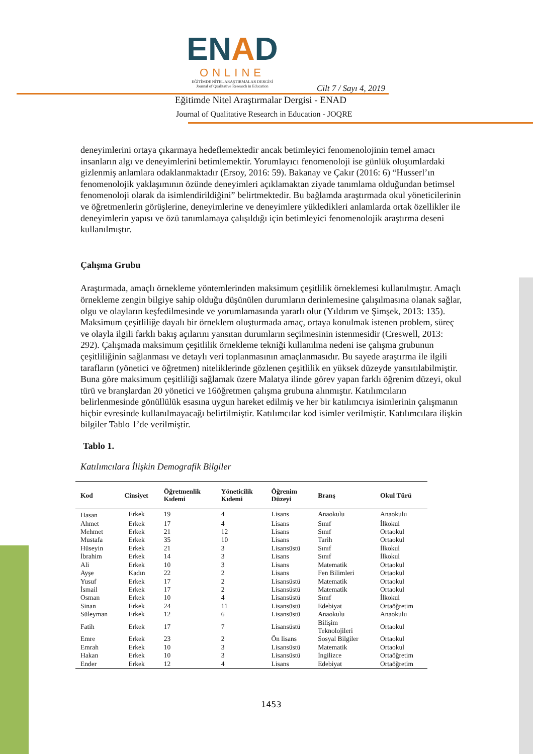ENAD
ONLINE
EĞİTİMDE NİTEL ARAŞTIRMALAR DERGİSİ
Journal of Qualitative Research in Education
Cilt 7 / Sayı 4, 2019
Eğitimde Nitel Araştırmalar Dergisi - ENAD
Journal of Qualitative Research in Education - JOQRE
deneyimlerini ortaya çıkarmaya hedeflemektedir ancak betimleyici fenomenolojinin temel amacı insanların algı ve deneyimlerini betimlemektir. Yorumlayıcı fenomenoloji ise günlük oluşumlardaki gizlenmiş anlamlara odaklanmaktadır (Ersoy, 2016: 59). Bakanay ve Çakır (2016: 6) “Husserl’ın fenomenolojik yaklaşımının özünde deneyimleri açıklamaktan ziyade tanımlama olduğundan betimsel fenomenoloji olarak da isimlendirildiğini” belirtmektedir. Bu bağlamda araştırmada okul yöneticilerinin ve öğretmenlerin görüşlerine, deneyimlerine ve deneyimlere yükledikleri anlamlarda ortak özellikler ile deneyimlerin yapısı ve özü tanımlamaya çalışıldığı için betimleyici fenomenolojik araştırma deseni kullanılmıştır.
Çalışma Grubu
Araştırmada, amaçlı örnekleme yöntemlerinden maksimum çeşitlilik örneklemesi kullanılmıştır. Amaçlı örnekleme zengin bilgiye sahip olduğu düşünülen durumların derinlemesine çalışılmasına olanak sağlar, olgu ve olayların keşfedilmesinde ve yorumlamasında yararlı olur (Yıldırım ve Şimşek, 2013: 135). Maksimum çeşitliliğe dayalı bir örneklem oluşturmada amaç, ortaya konulmak istenen problem, süreç ve olayla ilgili farklı bakış açılarını yansıtan durumların seçilmesinin istenmesidir (Creswell, 2013: 292). Çalışmada maksimum çeşitlilik örnekleme tekniği kullanılma nedeni ise çalışma grubunun çeşitliliğinin sağlanması ve detaylı veri toplanmasının amaçlanmasıdır. Bu sayede araştırma ile ilgili tarafların (yönetici ve öğretmen) niteliklerinde gözlenen çeşitlilik en yüksek düzeyde yansıtılabilmiştir. Buna göre maksimum çeşitliliği sağlamak üzere Malatya ilinde görev yapan farklı öğrenim düzeyi, okul türü ve branşlardan 20 yönetici ve 16öğretmen çalışma grubuna alınmıştır. Katılımcıların belirlenmesinde gönüllülük esasına uygun hareket edilmiş ve her bir katılımcıya isimlerinin çalışmanın hiçbir evresinde kullanılmayacağı belirtilmiştir. Katılımcılar kod isimler verilmiştir. Katılımcılara ilişkin bilgiler Tablo 1’de verilmiştir.
Tablo 1.
Katılımcılara İlişkin Demografik Bilgiler
| Kod | Cinsiyet | Öğretmenlik Kıdemi | Yöneticilik Kıdemi | Öğrenim Düzeyi | Branş | Okul Türü |
| --- | --- | --- | --- | --- | --- | --- |
| Hasan | Erkek | 19 | 4 | Lisans | Anaokulu | Anaokulu |
| Ahmet | Erkek | 17 | 4 | Lisans | Sınıf | İlkokul |
| Mehmet | Erkek | 21 | 12 | Lisans | Sınıf | Ortaokul |
| Mustafa | Erkek | 35 | 10 | Lisans | Tarih | Ortaokul |
| Hüseyin | Erkek | 21 | 3 | Lisansüstü | Sınıf | İlkokul |
| İbrahim | Erkek | 14 | 3 | Lisans | Sınıf | İlkokul |
| Ali | Erkek | 10 | 3 | Lisans | Matematik | Ortaokul |
| Ayşe | Kadın | 22 | 2 | Lisans | Fen Bilimleri | Ortaokul |
| Yusuf | Erkek | 17 | 2 | Lisansüstü | Matematik | Ortaokul |
| İsmail | Erkek | 17 | 2 | Lisansüstü | Matematik | Ortaokul |
| Osman | Erkek | 10 | 4 | Lisansüstü | Sınıf | İlkokul |
| Sinan | Erkek | 24 | 11 | Lisansüstü | Edebiyat | Ortaöğretim |
| Süleyman | Erkek | 12 | 6 | Lisansüstü | Anaokulu | Anaokulu |
| Fatih | Erkek | 17 | 7 | Lisansüstü | Bilişim Teknolojileri | Ortaokul |
| Emre | Erkek | 23 | 2 | Ön lisans | Sosyal Bilgiler | Ortaokul |
| Emrah | Erkek | 10 | 3 | Lisansüstü | Matematik | Ortaokul |
| Hakan | Erkek | 10 | 3 | Lisansüstü | İngilizce | Ortaöğretim |
| Ender | Erkek | 12 | 4 | Lisans | Edebiyat | Ortaöğretim |
1453